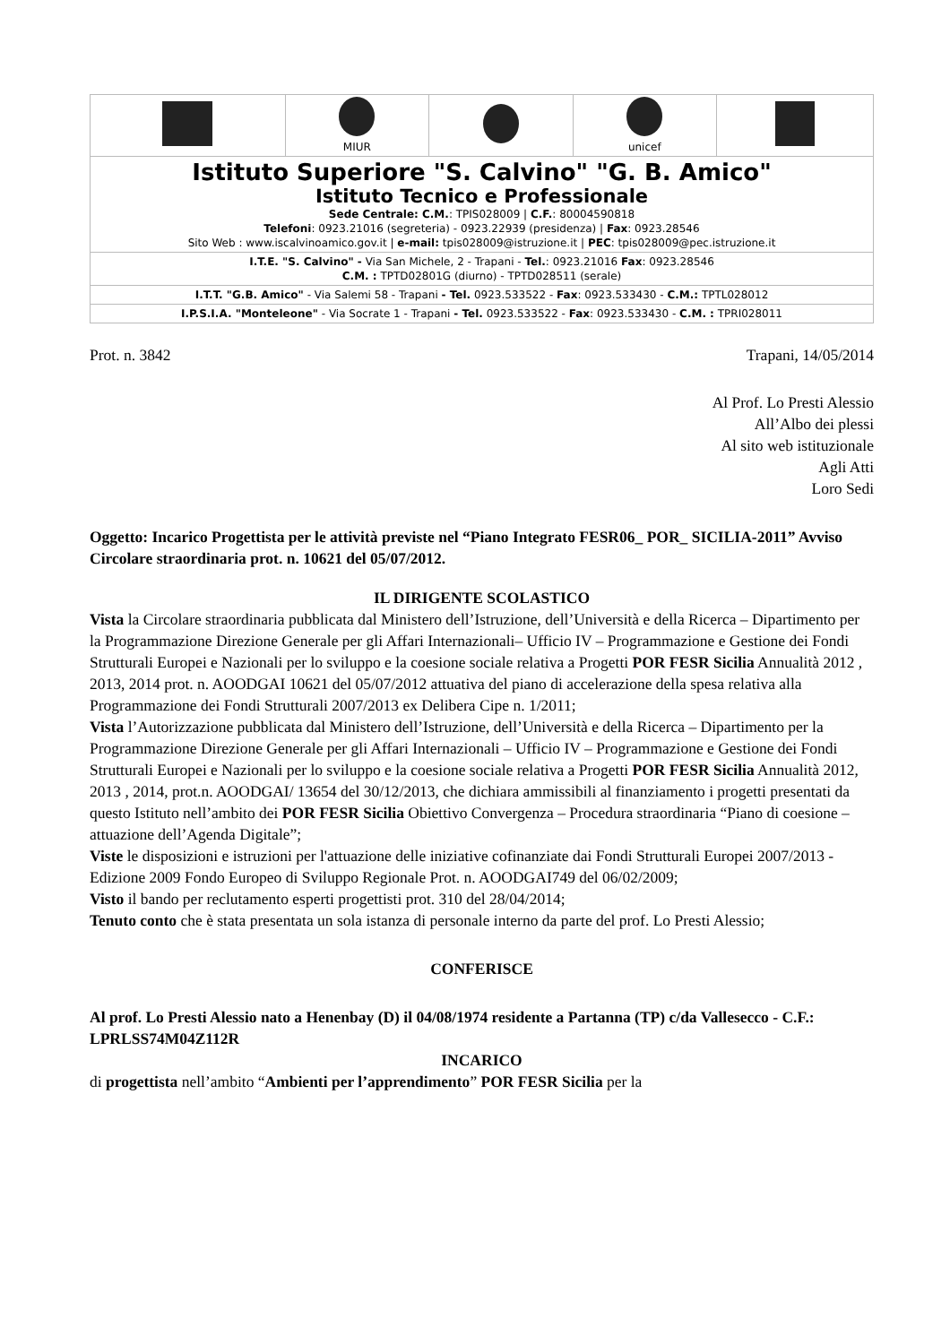| | MIUR | | unicef | |
| Istituto Superiore "S. Calvino" "G. B. Amico" Istituto Tecnico e Professionale Sede Centrale: C.M. : TPIS028009 / C.F. : 80004590818 Telefoni : 0923.21016 (segreteria) - 0923.22939 (presidenza) / Fax : 0923.28546 Sito Web : www.iscalvinoamico.gov.it / e-mail: tpis028009@istruzione.it / PEC : tpis028009@pec.istruzione.it | | | | |
| I.T.E. "S. Calvino" - Via San Michele, 2 - Trapani - Tel. : 0923.21016 Fax : 0923.28546 C.M. : TPTD02801G (diurno) - TPTD028511 (serale) | | | | |
| I.T.T. "G.B. Amico" - Via Salemi 58 - Trapani - Tel. 0923.533522 - Fax : 0923.533430 - C.M.: TPTL028012 | | | | |
| I.P.S.I.A. "Monteleone" - Via Socrate 1 - Trapani - Tel. 0923.533522 - Fax : 0923.533430 - C.M. : TPRI028011 | | | | |
Prot. n. 3842 Trapani, 14/05/2014
Al Prof. Lo Presti Alessio
All’Albo dei plessi
Al sito web istituzionale
Agli Atti
Loro Sedi
Oggetto: Incarico Progettista per le attività previste nel “Piano Integrato FESR06_ POR_ SICILIA-2011” Avviso Circolare straordinaria prot. n. 10621 del 05/07/2012.
IL DIRIGENTE SCOLASTICO
Vista la Circolare straordinaria pubblicata dal Ministero dell’Istruzione, dell’Università e della Ricerca – Dipartimento per la Programmazione Direzione Generale per gli Affari Internazionali– Ufficio IV – Programmazione e Gestione dei Fondi Strutturali Europei e Nazionali per lo sviluppo e la coesione sociale relativa a Progetti POR FESR Sicilia Annualità 2012 , 2013, 2014 prot. n. AOODGAI 10621 del 05/07/2012 attuativa del piano di accelerazione della spesa relativa alla Programmazione dei Fondi Strutturali 2007/2013 ex Delibera Cipe n. 1/2011;
Vista l’Autorizzazione pubblicata dal Ministero dell’Istruzione, dell’Università e della Ricerca – Dipartimento per la Programmazione Direzione Generale per gli Affari Internazionali – Ufficio IV – Programmazione e Gestione dei Fondi Strutturali Europei e Nazionali per lo sviluppo e la coesione sociale relativa a Progetti POR FESR Sicilia Annualità 2012, 2013 , 2014, prot.n. AOODGAI/ 13654 del 30/12/2013, che dichiara ammissibili al finanziamento i progetti presentati da questo Istituto nell’ambito dei POR FESR Sicilia Obiettivo Convergenza – Procedura straordinaria “Piano di coesione – attuazione dell’Agenda Digitale”;
Viste le disposizioni e istruzioni per l'attuazione delle iniziative cofinanziate dai Fondi Strutturali Europei 2007/2013 - Edizione 2009 Fondo Europeo di Sviluppo Regionale Prot. n. AOODGAI749 del 06/02/2009;
Visto il bando per reclutamento esperti progettisti prot. 310 del 28/04/2014;
Tenuto conto che è stata presentata un sola istanza di personale interno da parte del prof. Lo Presti Alessio;
CONFERISCE
Al prof. Lo Presti Alessio nato a Henenbay (D) il 04/08/1974 residente a Partanna (TP) c/da Vallesecco - C.F.: LPRLSS74M04Z112R
INCARICO
di progettista nell’ambito “Ambienti per l’apprendimento” POR FESR Sicilia per la